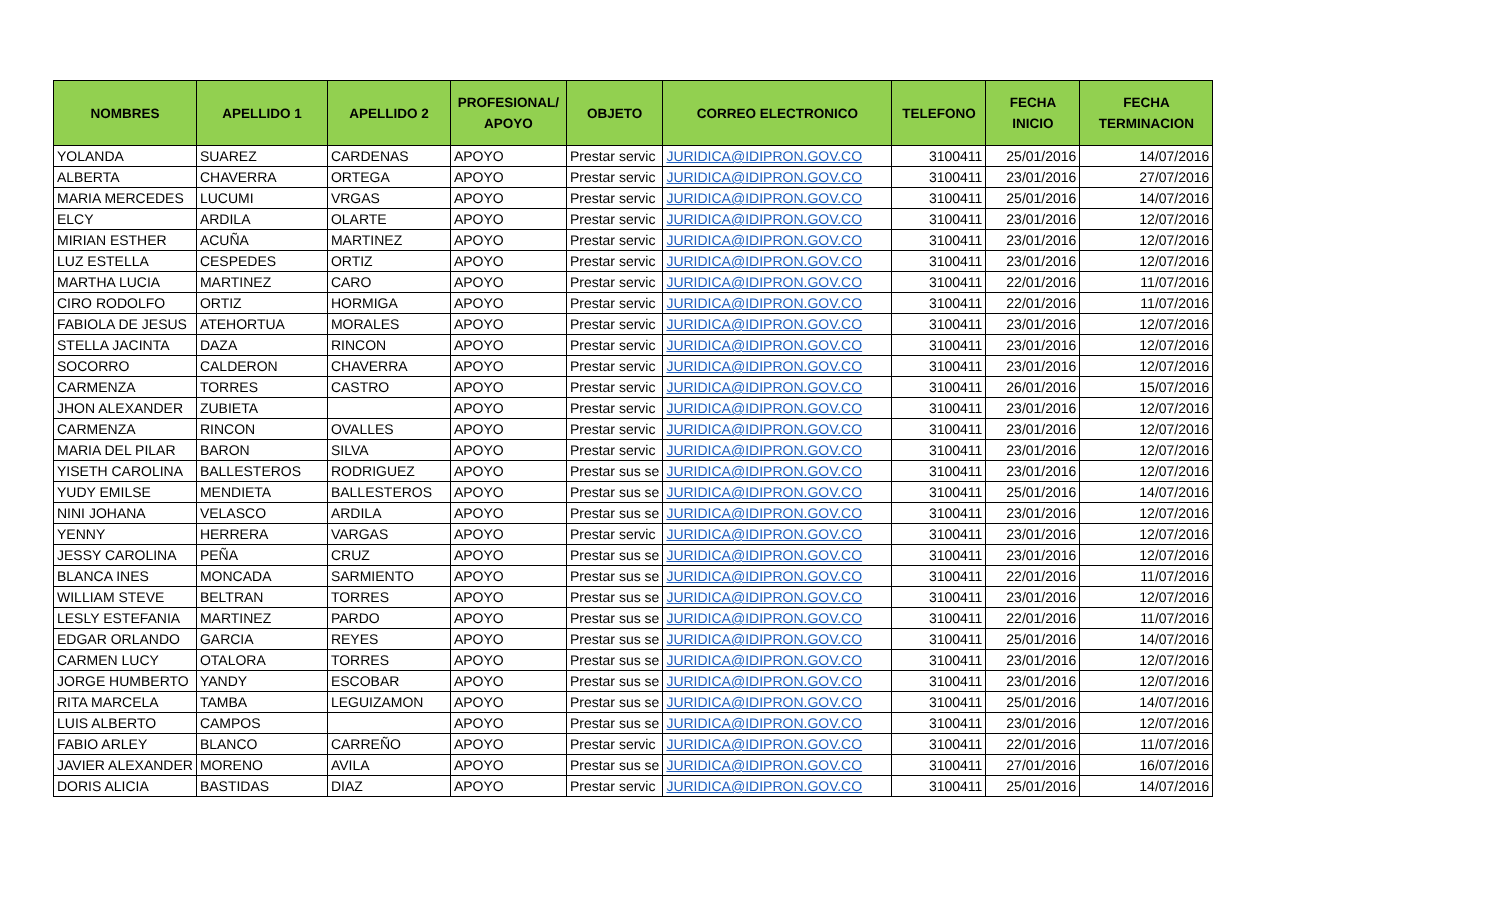| NOMBRES | APELLIDO 1 | APELLIDO 2 | PROFESIONAL/ APOYO | OBJETO | CORREO ELECTRONICO | TELEFONO | FECHA INICIO | FECHA TERMINACION |
| --- | --- | --- | --- | --- | --- | --- | --- | --- |
| YOLANDA | SUAREZ | CARDENAS | APOYO | Prestar servic | JURIDICA@IDIPRON.GOV.CO | 3100411 | 25/01/2016 | 14/07/2016 |
| ALBERTA | CHAVERRA | ORTEGA | APOYO | Prestar servic | JURIDICA@IDIPRON.GOV.CO | 3100411 | 23/01/2016 | 27/07/2016 |
| MARIA MERCEDES | LUCUMI | VRGAS | APOYO | Prestar servic | JURIDICA@IDIPRON.GOV.CO | 3100411 | 25/01/2016 | 14/07/2016 |
| ELCY | ARDILA | OLARTE | APOYO | Prestar servic | JURIDICA@IDIPRON.GOV.CO | 3100411 | 23/01/2016 | 12/07/2016 |
| MIRIAN ESTHER | ACUÑA | MARTINEZ | APOYO | Prestar servic | JURIDICA@IDIPRON.GOV.CO | 3100411 | 23/01/2016 | 12/07/2016 |
| LUZ ESTELLA | CESPEDES | ORTIZ | APOYO | Prestar servic | JURIDICA@IDIPRON.GOV.CO | 3100411 | 23/01/2016 | 12/07/2016 |
| MARTHA LUCIA | MARTINEZ | CARO | APOYO | Prestar servic | JURIDICA@IDIPRON.GOV.CO | 3100411 | 22/01/2016 | 11/07/2016 |
| CIRO RODOLFO | ORTIZ | HORMIGA | APOYO | Prestar servic | JURIDICA@IDIPRON.GOV.CO | 3100411 | 22/01/2016 | 11/07/2016 |
| FABIOLA DE JESUS | ATEHORTUA | MORALES | APOYO | Prestar servic | JURIDICA@IDIPRON.GOV.CO | 3100411 | 23/01/2016 | 12/07/2016 |
| STELLA JACINTA | DAZA | RINCON | APOYO | Prestar servic | JURIDICA@IDIPRON.GOV.CO | 3100411 | 23/01/2016 | 12/07/2016 |
| SOCORRO | CALDERON | CHAVERRA | APOYO | Prestar servic | JURIDICA@IDIPRON.GOV.CO | 3100411 | 23/01/2016 | 12/07/2016 |
| CARMENZA | TORRES | CASTRO | APOYO | Prestar servic | JURIDICA@IDIPRON.GOV.CO | 3100411 | 26/01/2016 | 15/07/2016 |
| JHON ALEXANDER | ZUBIETA | | APOYO | Prestar servic | JURIDICA@IDIPRON.GOV.CO | 3100411 | 23/01/2016 | 12/07/2016 |
| CARMENZA | RINCON | OVALLES | APOYO | Prestar servic | JURIDICA@IDIPRON.GOV.CO | 3100411 | 23/01/2016 | 12/07/2016 |
| MARIA DEL PILAR | BARON | SILVA | APOYO | Prestar servic | JURIDICA@IDIPRON.GOV.CO | 3100411 | 23/01/2016 | 12/07/2016 |
| YISETH CAROLINA | BALLESTEROS | RODRIGUEZ | APOYO | Prestar sus se | JURIDICA@IDIPRON.GOV.CO | 3100411 | 23/01/2016 | 12/07/2016 |
| YUDY EMILSE | MENDIETA | BALLESTEROS | APOYO | Prestar sus se | JURIDICA@IDIPRON.GOV.CO | 3100411 | 25/01/2016 | 14/07/2016 |
| NINI JOHANA | VELASCO | ARDILA | APOYO | Prestar sus se | JURIDICA@IDIPRON.GOV.CO | 3100411 | 23/01/2016 | 12/07/2016 |
| YENNY | HERRERA | VARGAS | APOYO | Prestar servic | JURIDICA@IDIPRON.GOV.CO | 3100411 | 23/01/2016 | 12/07/2016 |
| JESSY CAROLINA | PEÑA | CRUZ | APOYO | Prestar sus se | JURIDICA@IDIPRON.GOV.CO | 3100411 | 23/01/2016 | 12/07/2016 |
| BLANCA INES | MONCADA | SARMIENTO | APOYO | Prestar sus se | JURIDICA@IDIPRON.GOV.CO | 3100411 | 22/01/2016 | 11/07/2016 |
| WILLIAM STEVE | BELTRAN | TORRES | APOYO | Prestar sus se | JURIDICA@IDIPRON.GOV.CO | 3100411 | 23/01/2016 | 12/07/2016 |
| LESLY ESTEFANIA | MARTINEZ | PARDO | APOYO | Prestar sus se | JURIDICA@IDIPRON.GOV.CO | 3100411 | 22/01/2016 | 11/07/2016 |
| EDGAR ORLANDO | GARCIA | REYES | APOYO | Prestar sus se | JURIDICA@IDIPRON.GOV.CO | 3100411 | 25/01/2016 | 14/07/2016 |
| CARMEN LUCY | OTALORA | TORRES | APOYO | Prestar sus se | JURIDICA@IDIPRON.GOV.CO | 3100411 | 23/01/2016 | 12/07/2016 |
| JORGE HUMBERTO | YANDY | ESCOBAR | APOYO | Prestar sus se | JURIDICA@IDIPRON.GOV.CO | 3100411 | 23/01/2016 | 12/07/2016 |
| RITA MARCELA | TAMBA | LEGUIZAMON | APOYO | Prestar sus se | JURIDICA@IDIPRON.GOV.CO | 3100411 | 25/01/2016 | 14/07/2016 |
| LUIS ALBERTO | CAMPOS | | APOYO | Prestar sus se | JURIDICA@IDIPRON.GOV.CO | 3100411 | 23/01/2016 | 12/07/2016 |
| FABIO ARLEY | BLANCO | CARREÑO | APOYO | Prestar servic | JURIDICA@IDIPRON.GOV.CO | 3100411 | 22/01/2016 | 11/07/2016 |
| JAVIER ALEXANDER | MORENO | AVILA | APOYO | Prestar sus se | JURIDICA@IDIPRON.GOV.CO | 3100411 | 27/01/2016 | 16/07/2016 |
| DORIS ALICIA | BASTIDAS | DIAZ | APOYO | Prestar servic | JURIDICA@IDIPRON.GOV.CO | 3100411 | 25/01/2016 | 14/07/2016 |